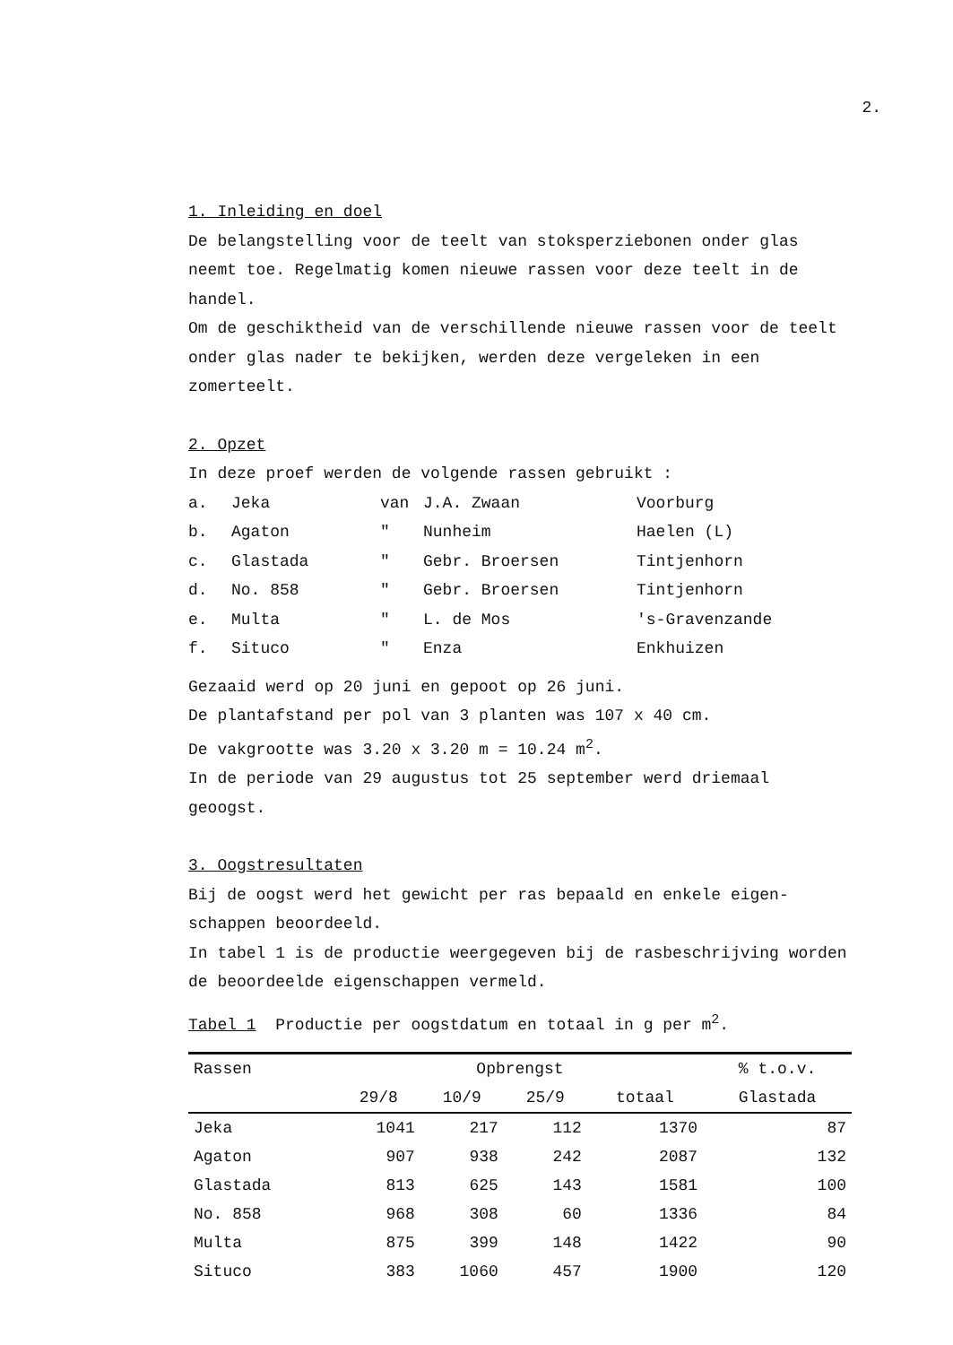2.
1. Inleiding en doel
De belangstelling voor de teelt van stoksperziebonen onder glas neemt toe. Regelmatig komen nieuwe rassen voor deze teelt in de handel.
Om de geschiktheid van de verschillende nieuwe rassen voor de teelt onder glas nader te bekijken, werden deze vergeleken in een zomerteelt.
2. Opzet
In deze proef werden de volgende rassen gebruikt :
| a. | Jeka | van | J.A. Zwaan | Voorburg |
| b. | Agaton | " | Nunheim | Haelen (L) |
| c. | Glastada | " | Gebr. Broersen | Tintjenhorn |
| d. | No. 858 | " | Gebr. Broersen | Tintjenhorn |
| e. | Multa | " | L. de Mos | 's-Gravenzande |
| f. | Situco | " | Enza | Enkhuizen |
Gezaaid werd op 20 juni en gepoot op 26 juni.
De plantafstand per pol van 3 planten was 107 x 40 cm.
De vakgrootte was 3.20 x 3.20 m = 10.24 m<sup>2</sup>.
In de periode van 29 augustus tot 25 september werd driemaal geoogst.
3. Oogstresultaten
Bij de oogst werd het gewicht per ras bepaald en enkele eigen-schappen beoordeeld.
In tabel 1 is de productie weergegeven bij de rasbeschrijving worden de beoordeelde eigenschappen vermeld.
Tabel 1 Productie per oogstdatum en totaal in g per m<sup>2</sup>.
| Rassen | Opbrengst | | | | % t.o.v. |
| --- | --- | --- | --- | --- | --- |
| | 29/8 | 10/9 | 25/9 | totaal | Glastada |
| Jeka | 1041 | 217 | 112 | 1370 | 87 |
| Agaton | 907 | 938 | 242 | 2087 | 132 |
| Glastada | 813 | 625 | 143 | 1581 | 100 |
| No. 858 | 968 | 308 | 60 | 1336 | 84 |
| Multa | 875 | 399 | 148 | 1422 | 90 |
| Situco | 383 | 1060 | 457 | 1900 | 120 |